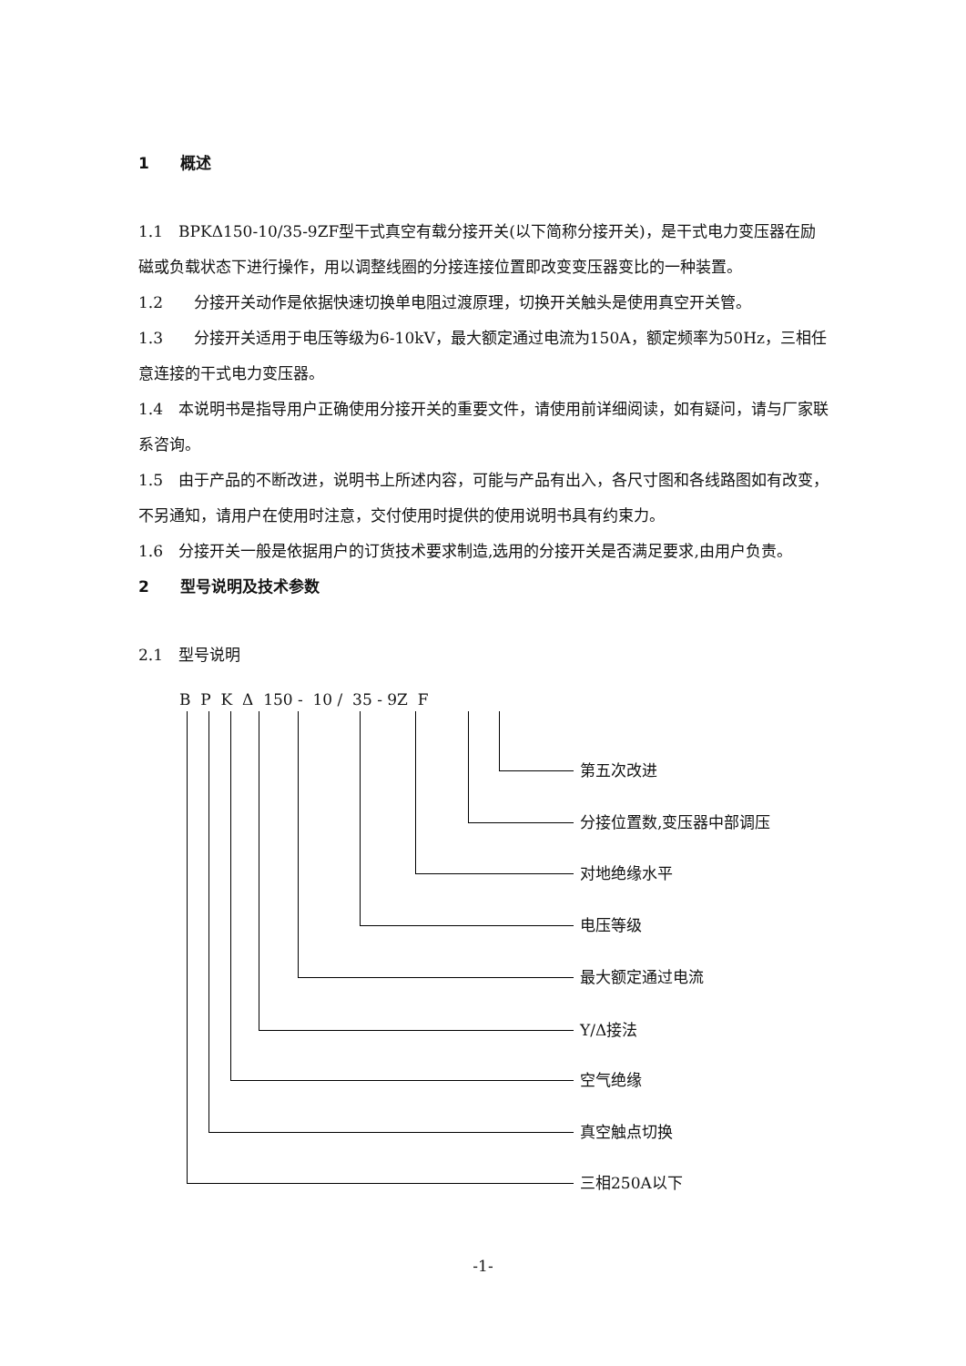1　　概述
1.1　BPKΔ150-10/35-9ZF型干式真空有载分接开关(以下简称分接开关)，是干式电力变压器在励磁或负载状态下进行操作，用以调整线圈的分接连接位置即改变变压器变比的一种装置。
1.2　　分接开关动作是依据快速切换单电阻过渡原理，切换开关触头是使用真空开关管。
1.3　　分接开关适用于电压等级为6-10kV，最大额定通过电流为150A，额定频率为50Hz，三相任意连接的干式电力变压器。
1.4　本说明书是指导用户正确使用分接开关的重要文件，请使用前详细阅读，如有疑问，请与厂家联系咨询。
1.5　由于产品的不断改进，说明书上所述内容，可能与产品有出入，各尺寸图和各线路图如有改变，不另通知，请用户在使用时注意，交付使用时提供的使用说明书具有约束力。
1.6　分接开关一般是依据用户的订货技术要求制造,选用的分接开关是否满足要求,由用户负责。
2　　型号说明及技术参数
2.1　型号说明
B P K Δ 150 - 10 / 35 - 9Z F
第五次改进
分接位置数,变压器中部调压
对地绝缘水平
电压等级
最大额定通过电流
Y/Δ接法
空气绝缘
真空触点切换
三相250A以下
-1-